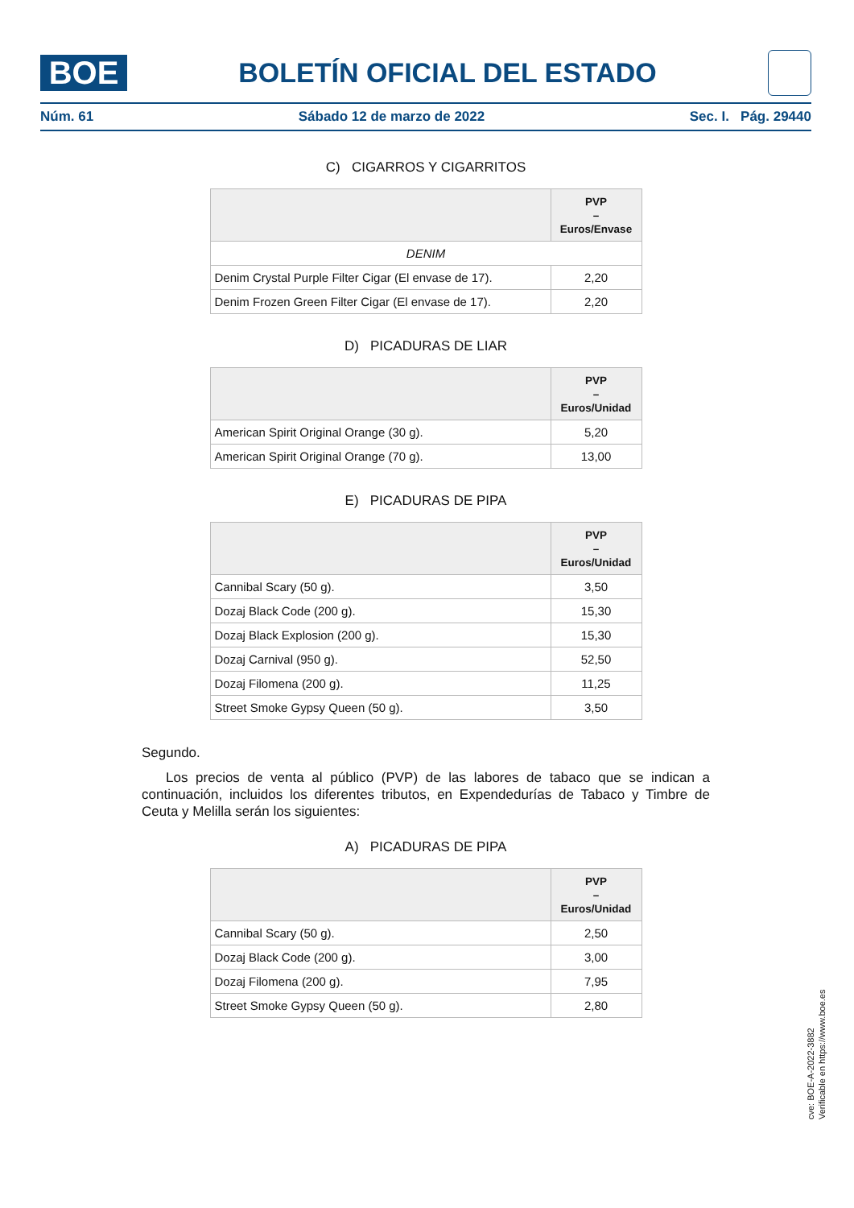BOE
BOLETÍN OFICIAL DEL ESTADO
Núm. 61 Sábado 12 de marzo de 2022 Sec. I. Pág. 29440
C) CIGARROS Y CIGARRITOS
| | PVP – Euros/Envase |
| --- | --- |
| DENIM | |
| Denim Crystal Purple Filter Cigar (El envase de 17). | 2,20 |
| Denim Frozen Green Filter Cigar (El envase de 17). | 2,20 |
D) PICADURAS DE LIAR
| | PVP – Euros/Unidad |
| --- | --- |
| American Spirit Original Orange (30 g). | 5,20 |
| American Spirit Original Orange (70 g). | 13,00 |
E) PICADURAS DE PIPA
| | PVP – Euros/Unidad |
| --- | --- |
| Cannibal Scary (50 g). | 3,50 |
| Dozaj Black Code (200 g). | 15,30 |
| Dozaj Black Explosion (200 g). | 15,30 |
| Dozaj Carnival (950 g). | 52,50 |
| Dozaj Filomena (200 g). | 11,25 |
| Street Smoke Gypsy Queen (50 g). | 3,50 |
Segundo.
Los precios de venta al público (PVP) de las labores de tabaco que se indican a continuación, incluidos los diferentes tributos, en Expendedurías de Tabaco y Timbre de Ceuta y Melilla serán los siguientes:
A) PICADURAS DE PIPA
| | PVP – Euros/Unidad |
| --- | --- |
| Cannibal Scary (50 g). | 2,50 |
| Dozaj Black Code (200 g). | 3,00 |
| Dozaj Filomena (200 g). | 7,95 |
| Street Smoke Gypsy Queen (50 g). | 2,80 |
cve: BOE-A-2022-3882
Verificable en https://www.boe.es